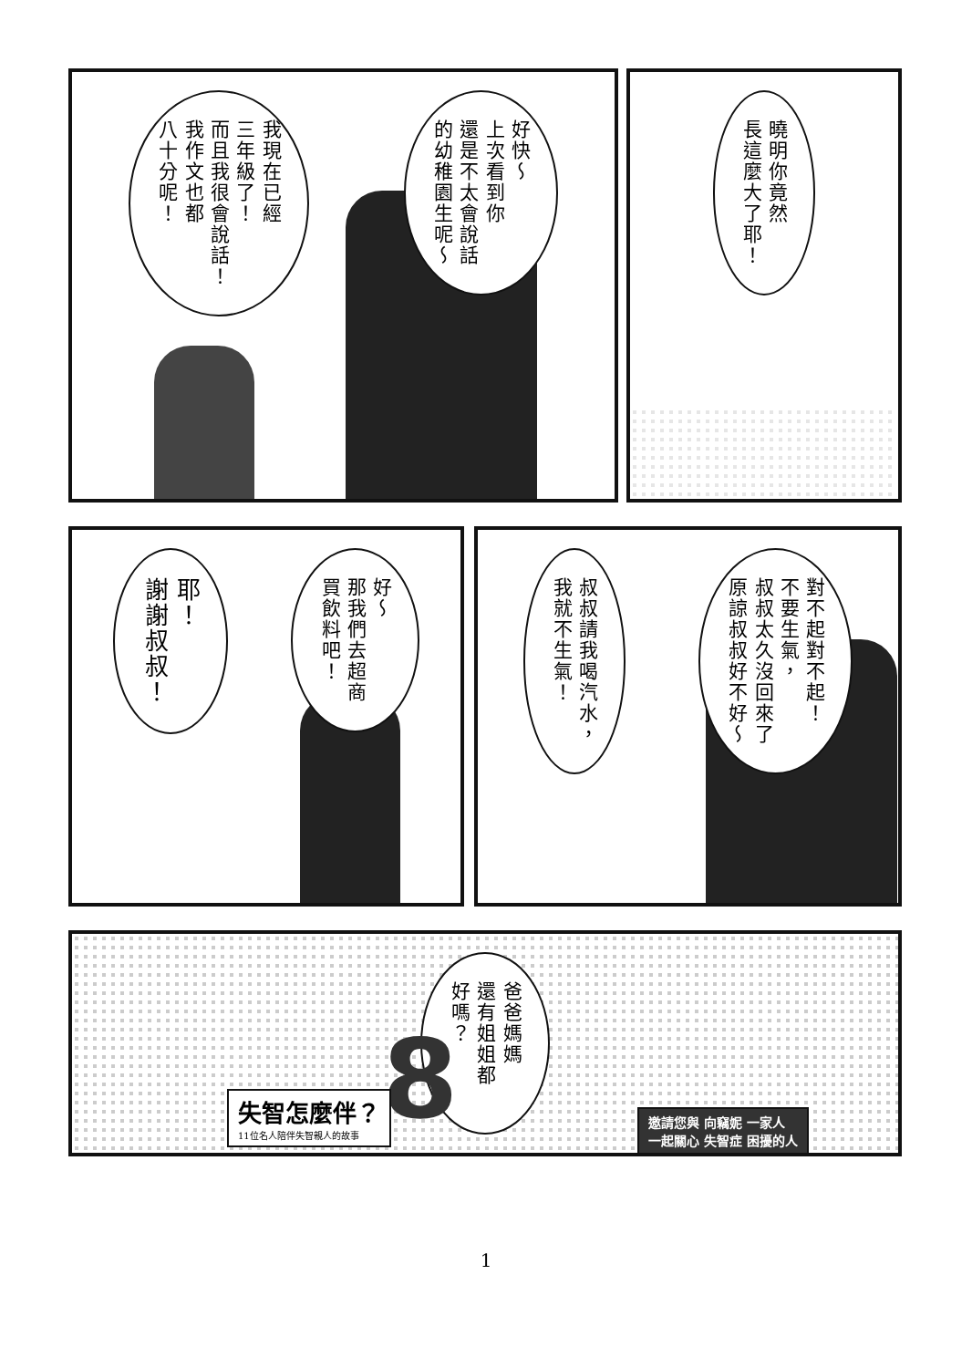曉明你竟然
長這麼大了耶！
好快～
上次看到你
還是不太會說話
的幼稚園生呢～
我現在已經
三年級了！
而且我很會說話！
我作文也都
八十分呢！
對不起對不起！
不要生氣，
叔叔太久沒回來了
原諒叔叔好不好～
叔叔請我喝汽水，
我就不生氣！
好～
那我們去超商
買飲料吧！
耶！
謝謝叔叔！
爸爸媽媽
還有姐姐都好嗎？
8
失智怎麼伴？
11位名人陪伴失智親人的故事
邀請您與 向竊妮 一家人
一起關心 失智症 困擾的人
1